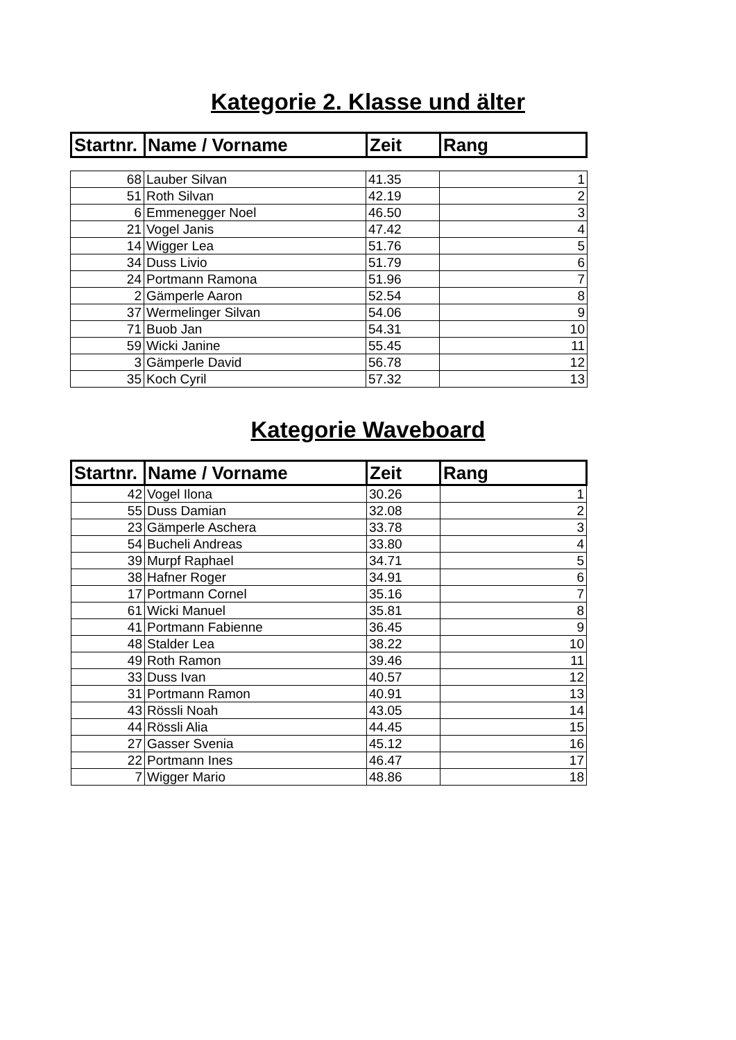Kategorie 2. Klasse und älter
| Startnr. | Name / Vorname | Zeit | Rang |
| --- | --- | --- | --- |
| 68 | Lauber Silvan | 41.35 | 1 |
| 51 | Roth Silvan | 42.19 | 2 |
| 6 | Emmenegger Noel | 46.50 | 3 |
| 21 | Vogel Janis | 47.42 | 4 |
| 14 | Wigger Lea | 51.76 | 5 |
| 34 | Duss Livio | 51.79 | 6 |
| 24 | Portmann Ramona | 51.96 | 7 |
| 2 | Gämperle Aaron | 52.54 | 8 |
| 37 | Wermelinger Silvan | 54.06 | 9 |
| 71 | Buob Jan | 54.31 | 10 |
| 59 | Wicki Janine | 55.45 | 11 |
| 3 | Gämperle David | 56.78 | 12 |
| 35 | Koch Cyril | 57.32 | 13 |
Kategorie Waveboard
| Startnr. | Name / Vorname | Zeit | Rang |
| --- | --- | --- | --- |
| 42 | Vogel Ilona | 30.26 | 1 |
| 55 | Duss Damian | 32.08 | 2 |
| 23 | Gämperle Aschera | 33.78 | 3 |
| 54 | Bucheli Andreas | 33.80 | 4 |
| 39 | Murpf Raphael | 34.71 | 5 |
| 38 | Hafner Roger | 34.91 | 6 |
| 17 | Portmann Cornel | 35.16 | 7 |
| 61 | Wicki Manuel | 35.81 | 8 |
| 41 | Portmann Fabienne | 36.45 | 9 |
| 48 | Stalder Lea | 38.22 | 10 |
| 49 | Roth Ramon | 39.46 | 11 |
| 33 | Duss Ivan | 40.57 | 12 |
| 31 | Portmann Ramon | 40.91 | 13 |
| 43 | Rössli Noah | 43.05 | 14 |
| 44 | Rössli Alia | 44.45 | 15 |
| 27 | Gasser Svenia | 45.12 | 16 |
| 22 | Portmann Ines | 46.47 | 17 |
| 7 | Wigger Mario | 48.86 | 18 |